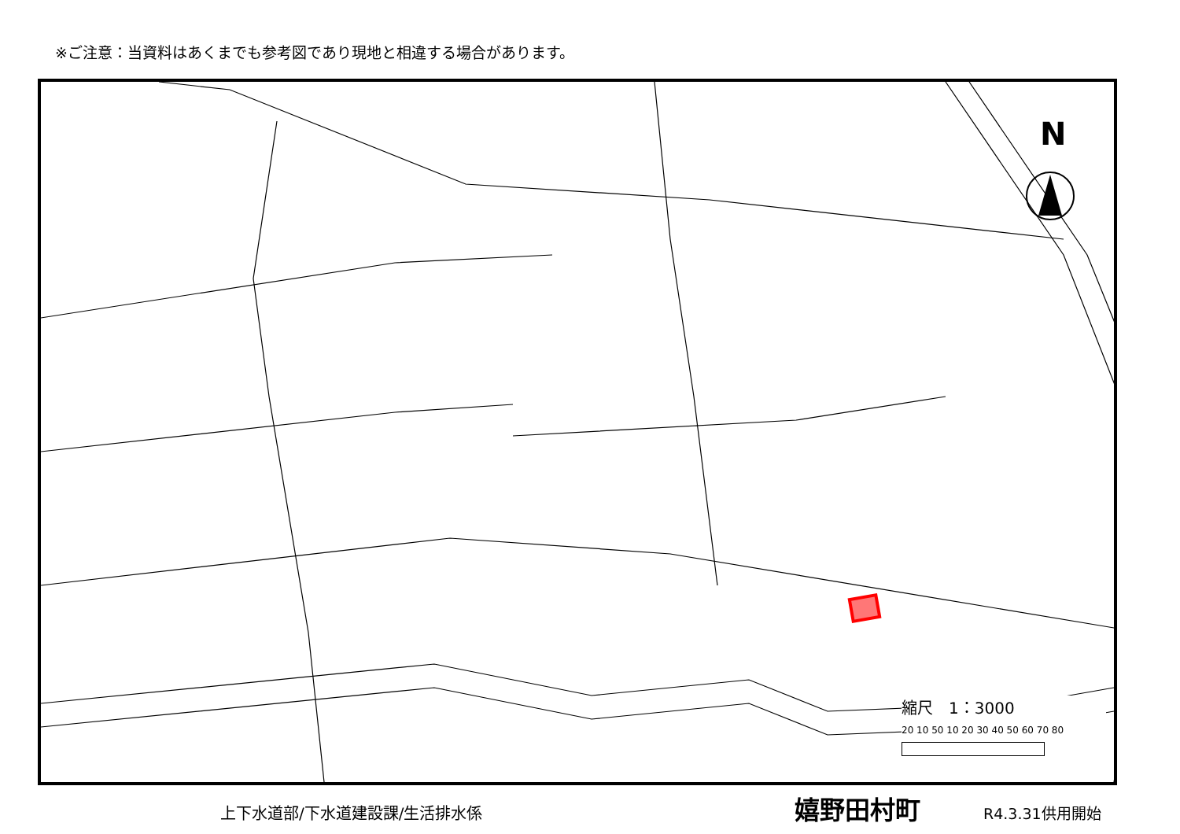※ご注意：当資料はあくまでも参考図であり現地と相違する場合があります。
N
縮尺　1：3000
20 10 50 10 20 30 40 50 60 70 80
上下水道部/下水道建設課/生活排水係
嬉野田村町
R4.3.31供用開始